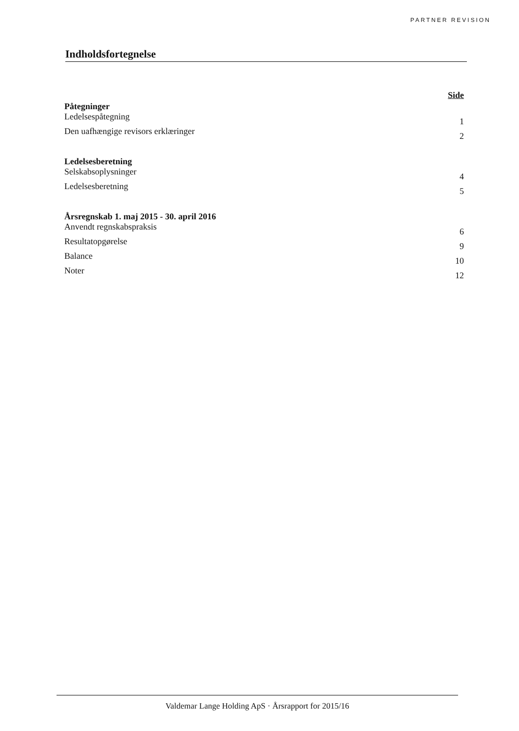PARTNER REVISION
Indholdsfortegnelse
Side
Påtegninger
Ledelsespåtegning 1
Den uafhængige revisors erklæringer 2
Ledelsesberetning
Selskabsoplysninger 4
Ledelsesberetning 5
Årsregnskab 1. maj 2015 - 30. april 2016
Anvendt regnskabspraksis 6
Resultatopgørelse 9
Balance 10
Noter 12
Valdemar Lange Holding ApS · Årsrapport for 2015/16